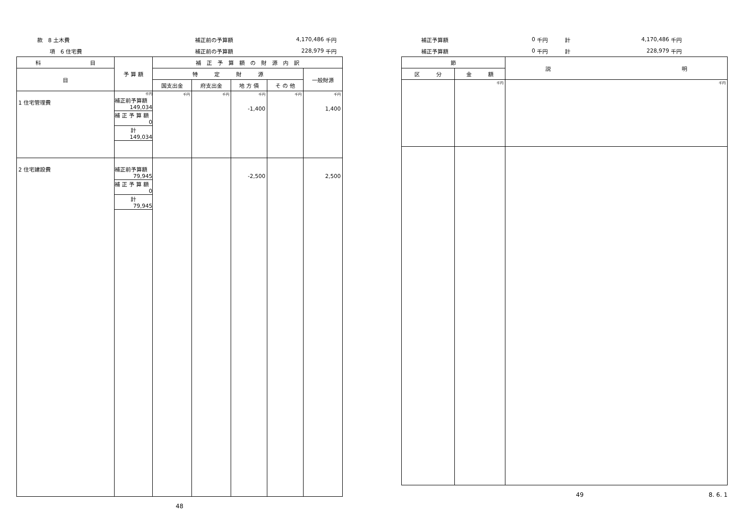款　8 土木費 補正前の予算額 4,170,486 千円
項　6 住宅費 補正前の予算額 228,979 千円
| 科 目 | 予 算 額 | 補 正 予 算 額 の 財 源 内 訳 | | | | |
| --- | --- | --- | --- | --- | --- | --- |
| 目 | | 特 定 財 源 | | | | 一般財源 |
| | | 国支出金 | 府支出金 | 地 方 債 | そ の 他 | |
| 1 住宅管理費 | 千円 補正前予算額 149,034 補 正 予 算 額 0 計 149,034 | 千円 | 千円 | 千円 -1,400 | 千円 | 千円 1,400 |
| 2 住宅建設費 | 補正前予算額 79,945 補 正 予 算 額 0 計 79,945 | | | -2,500 | | 2,500 |
48
補正予算額 0 千円 計 4,170,486 千円
補正予算額 0 千円 計 228,979 千円
| 節 | | 説 明 |
| --- | --- | --- |
| 区 分 | 金 額 | |
| | 千円 | 千円 |
49 8. 6. 1